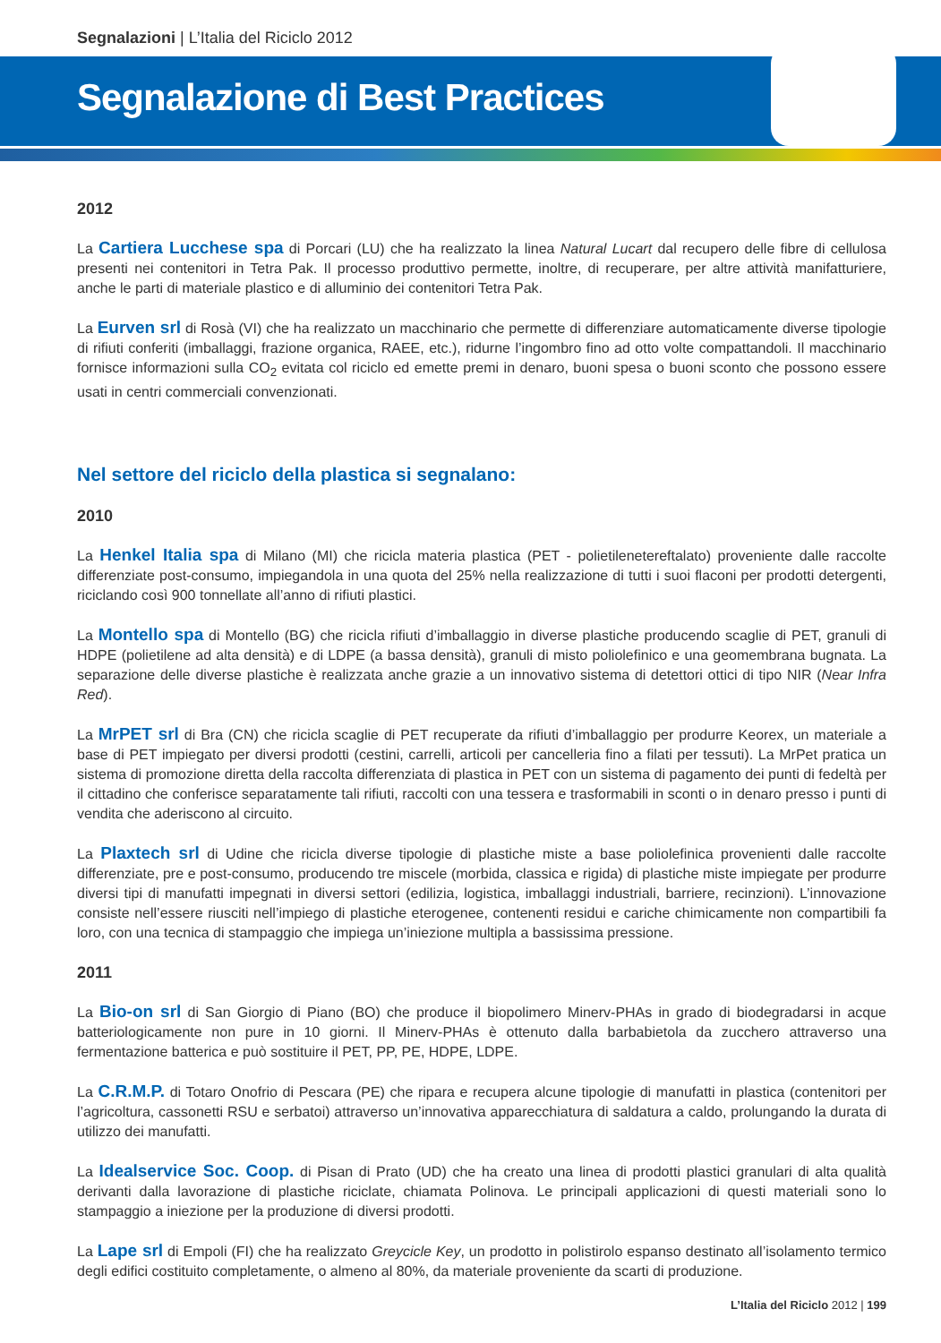Segnalazioni | L’Italia del Riciclo 2012
Segnalazione di Best Practices
2012
La Cartiera Lucchese spa di Porcari (LU) che ha realizzato la linea Natural Lucart dal recupero delle fibre di cellulosa presenti nei contenitori in Tetra Pak. Il processo produttivo permette, inoltre, di recuperare, per altre attività manifatturiere, anche le parti di materiale plastico e di alluminio dei contenitori Tetra Pak.
La Eurven srl di Rosà (VI) che ha realizzato un macchinario che permette di differenziare automaticamente diverse tipologie di rifiuti conferiti (imballaggi, frazione organica, RAEE, etc.), ridurne l’ingombro fino ad otto volte compattandoli. Il macchinario fornisce informazioni sulla CO<sub>2</sub> evitata col riciclo ed emette premi in denaro, buoni spesa o buoni sconto che possono essere usati in centri commerciali convenzionati.
Nel settore del riciclo della plastica si segnalano:
2010
La Henkel Italia spa di Milano (MI) che ricicla materia plastica (PET - polietilenetereftalato) proveniente dalle raccolte differenziate post-consumo, impiegandola in una quota del 25% nella realizzazione di tutti i suoi flaconi per prodotti detergenti, riciclando così 900 tonnellate all’anno di rifiuti plastici.
La Montello spa di Montello (BG) che ricicla rifiuti d’imballaggio in diverse plastiche producendo scaglie di PET, granuli di HDPE (polietilene ad alta densità) e di LDPE (a bassa densità), granuli di misto poliolefinico e una geomembrana bugnata. La separazione delle diverse plastiche è realizzata anche grazie a un innovativo sistema di detettori ottici di tipo NIR (Near Infra Red).
La MrPET srl di Bra (CN) che ricicla scaglie di PET recuperate da rifiuti d’imballaggio per produrre Keorex, un materiale a base di PET impiegato per diversi prodotti (cestini, carrelli, articoli per cancelleria fino a filati per tessuti). La MrPet pratica un sistema di promozione diretta della raccolta differenziata di plastica in PET con un sistema di pagamento dei punti di fedeltà per il cittadino che conferisce separatamente tali rifiuti, raccolti con una tessera e trasformabili in sconti o in denaro presso i punti di vendita che aderiscono al circuito.
La Plaxtech srl di Udine che ricicla diverse tipologie di plastiche miste a base poliolefinica provenienti dalle raccolte differenziate, pre e post-consumo, producendo tre miscele (morbida, classica e rigida) di plastiche miste impiegate per produrre diversi tipi di manufatti impegnati in diversi settori (edilizia, logistica, imballaggi industriali, barriere, recinzioni). L’innovazione consiste nell’essere riusciti nell’impiego di plastiche eterogenee, contenenti residui e cariche chimicamente non compartibili fa loro, con una tecnica di stampaggio che impiega un’iniezione multipla a bassissima pressione.
2011
La Bio-on srl di San Giorgio di Piano (BO) che produce il biopolimero Minerv-PHAs in grado di biodegradarsi in acque batteriologicamente non pure in 10 giorni. Il Minerv-PHAs è ottenuto dalla barbabietola da zucchero attraverso una fermentazione batterica e può sostituire il PET, PP, PE, HDPE, LDPE.
La C.R.M.P. di Totaro Onofrio di Pescara (PE) che ripara e recupera alcune tipologie di manufatti in plastica (contenitori per l’agricoltura, cassonetti RSU e serbatoi) attraverso un’innovativa apparecchiatura di saldatura a caldo, prolungando la durata di utilizzo dei manufatti.
La Idealservice Soc. Coop. di Pisan di Prato (UD) che ha creato una linea di prodotti plastici granulari di alta qualità derivanti dalla lavorazione di plastiche riciclate, chiamata Polinova. Le principali applicazioni di questi materiali sono lo stampaggio a iniezione per la produzione di diversi prodotti.
La Lape srl di Empoli (FI) che ha realizzato Greycicle Key, un prodotto in polistirolo espanso destinato all’isolamento termico degli edifici costituito completamente, o almeno al 80%, da materiale proveniente da scarti di produzione.
L’Italia del Riciclo 2012 | 199